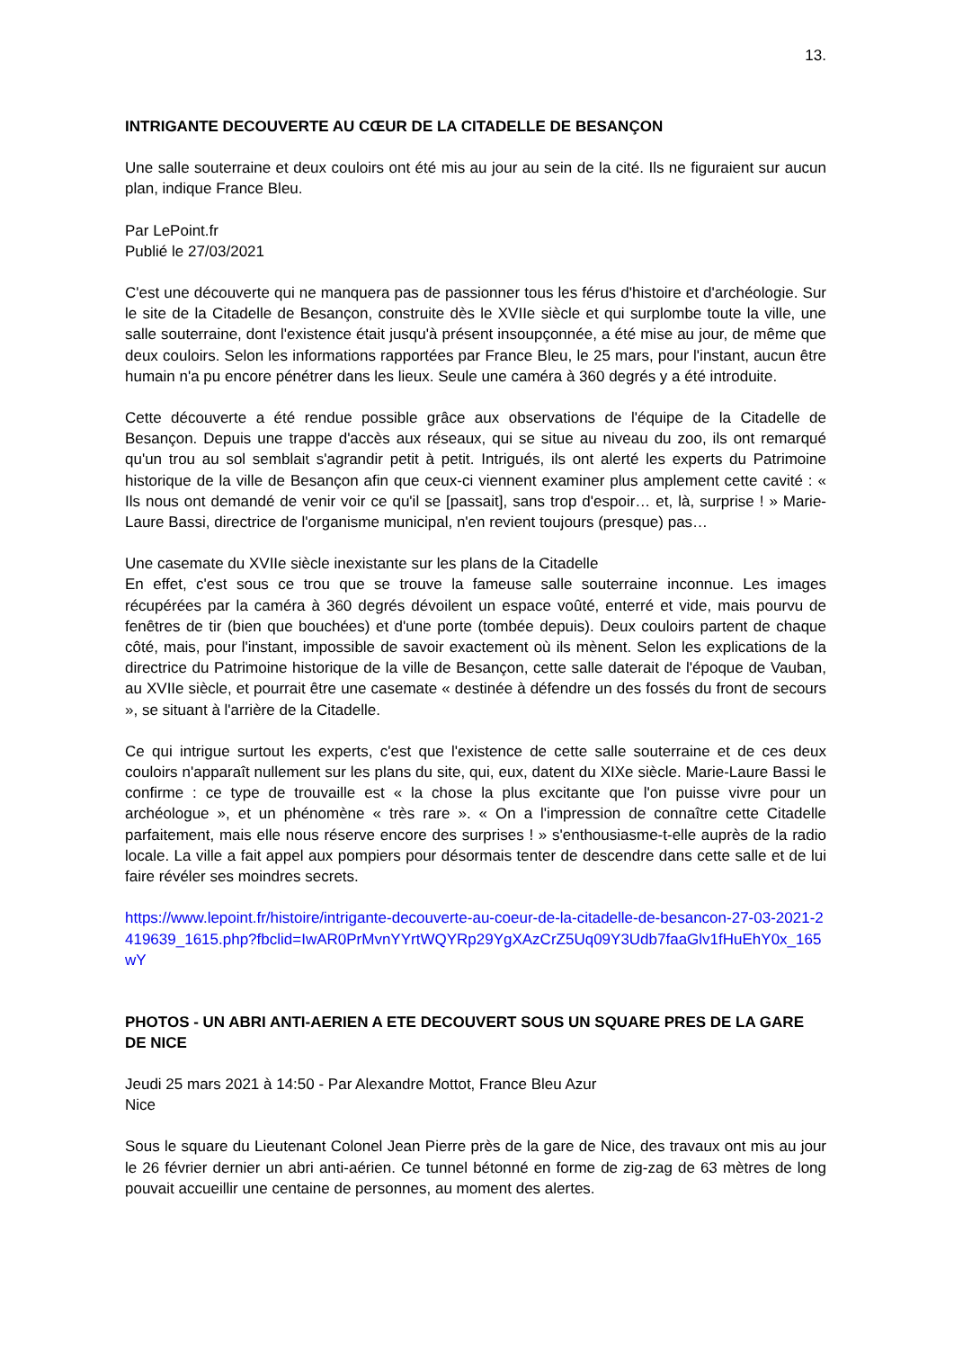13.
INTRIGANTE DECOUVERTE AU CŒUR DE LA CITADELLE DE BESANÇON
Une salle souterraine et deux couloirs ont été mis au jour au sein de la cité. Ils ne figuraient sur aucun plan, indique France Bleu.
Par LePoint.fr
Publié le 27/03/2021
C'est une découverte qui ne manquera pas de passionner tous les férus d'histoire et d'archéologie. Sur le site de la Citadelle de Besançon, construite dès le XVIIe siècle et qui surplombe toute la ville, une salle souterraine, dont l'existence était jusqu'à présent insoupçonnée, a été mise au jour, de même que deux couloirs. Selon les informations rapportées par France Bleu, le 25 mars, pour l'instant, aucun être humain n'a pu encore pénétrer dans les lieux. Seule une caméra à 360 degrés y a été introduite.
Cette découverte a été rendue possible grâce aux observations de l'équipe de la Citadelle de Besançon. Depuis une trappe d'accès aux réseaux, qui se situe au niveau du zoo, ils ont remarqué qu'un trou au sol semblait s'agrandir petit à petit. Intrigués, ils ont alerté les experts du Patrimoine historique de la ville de Besançon afin que ceux-ci viennent examiner plus amplement cette cavité : « Ils nous ont demandé de venir voir ce qu'il se [passait], sans trop d'espoir… et, là, surprise ! » Marie-Laure Bassi, directrice de l'organisme municipal, n'en revient toujours (presque) pas…
Une casemate du XVIIe siècle inexistante sur les plans de la Citadelle
En effet, c'est sous ce trou que se trouve la fameuse salle souterraine inconnue. Les images récupérées par la caméra à 360 degrés dévoilent un espace voûté, enterré et vide, mais pourvu de fenêtres de tir (bien que bouchées) et d'une porte (tombée depuis). Deux couloirs partent de chaque côté, mais, pour l'instant, impossible de savoir exactement où ils mènent. Selon les explications de la directrice du Patrimoine historique de la ville de Besançon, cette salle daterait de l'époque de Vauban, au XVIIe siècle, et pourrait être une casemate « destinée à défendre un des fossés du front de secours », se situant à l'arrière de la Citadelle.
Ce qui intrigue surtout les experts, c'est que l'existence de cette salle souterraine et de ces deux couloirs n'apparaît nullement sur les plans du site, qui, eux, datent du XIXe siècle. Marie-Laure Bassi le confirme : ce type de trouvaille est « la chose la plus excitante que l'on puisse vivre pour un archéologue », et un phénomène « très rare ». « On a l'impression de connaître cette Citadelle parfaitement, mais elle nous réserve encore des surprises ! » s'enthousiasme-t-elle auprès de la radio locale. La ville a fait appel aux pompiers pour désormais tenter de descendre dans cette salle et de lui faire révéler ses moindres secrets.
https://www.lepoint.fr/histoire/intrigante-decouverte-au-coeur-de-la-citadelle-de-besancon-27-03-2021-2419639_1615.php?fbclid=IwAR0PrMvnYYrtWQYRp29YgXAzCrZ5Uq09Y3Udb7faaGlv1fHuEhY0x_165wY
PHOTOS - UN ABRI ANTI-AERIEN A ETE DECOUVERT SOUS UN SQUARE PRES DE LA GARE DE NICE
Jeudi 25 mars 2021 à 14:50 - Par Alexandre Mottot, France Bleu Azur
Nice
Sous le square du Lieutenant Colonel Jean Pierre près de la gare de Nice, des travaux ont mis au jour le 26 février dernier un abri anti-aérien. Ce tunnel bétonné en forme de zig-zag de 63 mètres de long pouvait accueillir une centaine de personnes, au moment des alertes.